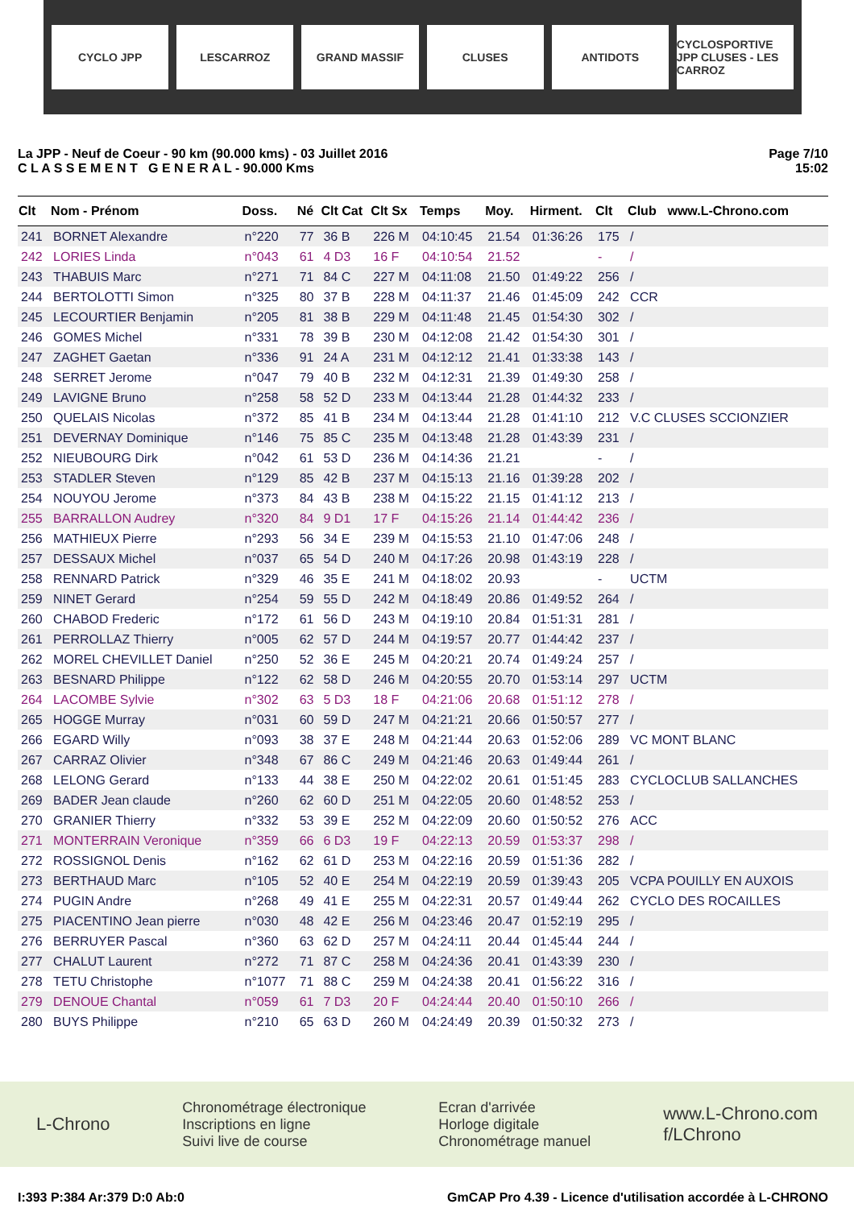CYCLO JPP LESCARROZ GRAND MASSIF CLUSES ANTIDOTS
CYCLOSPORTIVE JPP CLUSES - LES CARROZ
La JPP - Neuf de Coeur - 90 km (90.000 kms) - 03 Juillet 2016
C L A S S E M E N T G E N E R A L - 90.000 Kms
Page 7/10
15:02
| Clt | Nom - Prénom | Doss. | Né | Clt Cat | Clt Sx | Temps | Moy. | Hirment. | Clt | Club | www.L-Chrono.com |
| --- | --- | --- | --- | --- | --- | --- | --- | --- | --- | --- | --- |
| 241 | BORNET Alexandre | n°220 | 77 | 36 B | 226 M | 04:10:45 | 21.54 | 01:36:26 | 175 | / | |
| 242 | LORIES Linda | n°043 | 61 | 4 D3 | 16 F | 04:10:54 | 21.52 | | - | / | |
| 243 | THABUIS Marc | n°271 | 71 | 84 C | 227 M | 04:11:08 | 21.50 | 01:49:22 | 256 | / | |
| 244 | BERTOLOTTI Simon | n°325 | 80 | 37 B | 228 M | 04:11:37 | 21.46 | 01:45:09 | 242 | CCR | |
| 245 | LECOURTIER Benjamin | n°205 | 81 | 38 B | 229 M | 04:11:48 | 21.45 | 01:54:30 | 302 | / | |
| 246 | GOMES Michel | n°331 | 78 | 39 B | 230 M | 04:12:08 | 21.42 | 01:54:30 | 301 | / | |
| 247 | ZAGHET Gaetan | n°336 | 91 | 24 A | 231 M | 04:12:12 | 21.41 | 01:33:38 | 143 | / | |
| 248 | SERRET Jerome | n°047 | 79 | 40 B | 232 M | 04:12:31 | 21.39 | 01:49:30 | 258 | / | |
| 249 | LAVIGNE Bruno | n°258 | 58 | 52 D | 233 M | 04:13:44 | 21.28 | 01:44:32 | 233 | / | |
| 250 | QUELAIS Nicolas | n°372 | 85 | 41 B | 234 M | 04:13:44 | 21.28 | 01:41:10 | 212 | V.C CLUSES SCCIONZIER | |
| 251 | DEVERNAY Dominique | n°146 | 75 | 85 C | 235 M | 04:13:48 | 21.28 | 01:43:39 | 231 | / | |
| 252 | NIEUBOURG Dirk | n°042 | 61 | 53 D | 236 M | 04:14:36 | 21.21 | | - | / | |
| 253 | STADLER Steven | n°129 | 85 | 42 B | 237 M | 04:15:13 | 21.16 | 01:39:28 | 202 | / | |
| 254 | NOUYOU Jerome | n°373 | 84 | 43 B | 238 M | 04:15:22 | 21.15 | 01:41:12 | 213 | / | |
| 255 | BARRALLON Audrey | n°320 | 84 | 9 D1 | 17 F | 04:15:26 | 21.14 | 01:44:42 | 236 | / | |
| 256 | MATHIEUX Pierre | n°293 | 56 | 34 E | 239 M | 04:15:53 | 21.10 | 01:47:06 | 248 | / | |
| 257 | DESSAUX Michel | n°037 | 65 | 54 D | 240 M | 04:17:26 | 20.98 | 01:43:19 | 228 | / | |
| 258 | RENNARD Patrick | n°329 | 46 | 35 E | 241 M | 04:18:02 | 20.93 | | - | UCTM | |
| 259 | NINET Gerard | n°254 | 59 | 55 D | 242 M | 04:18:49 | 20.86 | 01:49:52 | 264 | / | |
| 260 | CHABOD Frederic | n°172 | 61 | 56 D | 243 M | 04:19:10 | 20.84 | 01:51:31 | 281 | / | |
| 261 | PERROLLAZ Thierry | n°005 | 62 | 57 D | 244 M | 04:19:57 | 20.77 | 01:44:42 | 237 | / | |
| 262 | MOREL CHEVILLET Daniel | n°250 | 52 | 36 E | 245 M | 04:20:21 | 20.74 | 01:49:24 | 257 | / | |
| 263 | BESNARD Philippe | n°122 | 62 | 58 D | 246 M | 04:20:55 | 20.70 | 01:53:14 | 297 | UCTM | |
| 264 | LACOMBE Sylvie | n°302 | 63 | 5 D3 | 18 F | 04:21:06 | 20.68 | 01:51:12 | 278 | / | |
| 265 | HOGGE Murray | n°031 | 60 | 59 D | 247 M | 04:21:21 | 20.66 | 01:50:57 | 277 | / | |
| 266 | EGARD Willy | n°093 | 38 | 37 E | 248 M | 04:21:44 | 20.63 | 01:52:06 | 289 | VC MONT BLANC | |
| 267 | CARRAZ Olivier | n°348 | 67 | 86 C | 249 M | 04:21:46 | 20.63 | 01:49:44 | 261 | / | |
| 268 | LELONG Gerard | n°133 | 44 | 38 E | 250 M | 04:22:02 | 20.61 | 01:51:45 | 283 | CYCLOCLUB SALLANCHES | |
| 269 | BADER Jean claude | n°260 | 62 | 60 D | 251 M | 04:22:05 | 20.60 | 01:48:52 | 253 | / | |
| 270 | GRANIER Thierry | n°332 | 53 | 39 E | 252 M | 04:22:09 | 20.60 | 01:50:52 | 276 | ACC | |
| 271 | MONTERRAIN Veronique | n°359 | 66 | 6 D3 | 19 F | 04:22:13 | 20.59 | 01:53:37 | 298 | / | |
| 272 | ROSSIGNOL Denis | n°162 | 62 | 61 D | 253 M | 04:22:16 | 20.59 | 01:51:36 | 282 | / | |
| 273 | BERTHAUD Marc | n°105 | 52 | 40 E | 254 M | 04:22:19 | 20.59 | 01:39:43 | 205 | VCPA POUILLY EN AUXOIS | |
| 274 | PUGIN Andre | n°268 | 49 | 41 E | 255 M | 04:22:31 | 20.57 | 01:49:44 | 262 | CYCLO DES ROCAILLES | |
| 275 | PIACENTINO Jean pierre | n°030 | 48 | 42 E | 256 M | 04:23:46 | 20.47 | 01:52:19 | 295 | / | |
| 276 | BERRUYER Pascal | n°360 | 63 | 62 D | 257 M | 04:24:11 | 20.44 | 01:45:44 | 244 | / | |
| 277 | CHALUT Laurent | n°272 | 71 | 87 C | 258 M | 04:24:36 | 20.41 | 01:43:39 | 230 | / | |
| 278 | TETU Christophe | n°1077 | 71 | 88 C | 259 M | 04:24:38 | 20.41 | 01:56:22 | 316 | / | |
| 279 | DENOUE Chantal | n°059 | 61 | 7 D3 | 20 F | 04:24:44 | 20.40 | 01:50:10 | 266 | / | |
| 280 | BUYS Philippe | n°210 | 65 | 63 D | 260 M | 04:24:49 | 20.39 | 01:50:32 | 273 | / | |
L-Chrono
Chronométrage électronique
Inscriptions en ligne
Suivi live de course
Ecran d'arrivée
Horloge digitale
Chronométrage manuel
www.L-Chrono.com
f/LChrono
I:393 P:384 Ar:379 D:0 Ab:0 GmCAP Pro 4.39 - Licence d'utilisation accordée à L-CHRONO